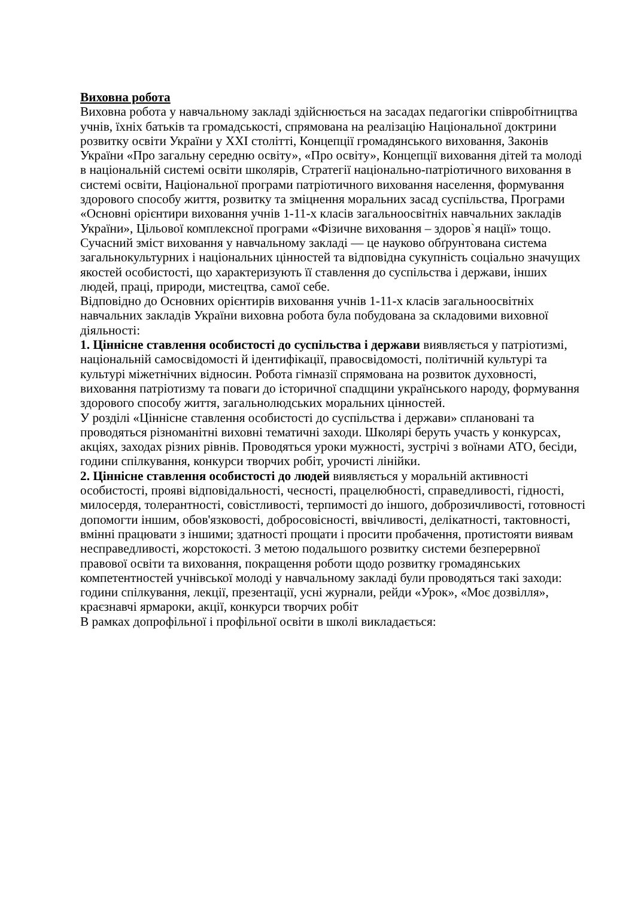Виховна робота
Виховна робота у навчальному закладі здійснюється на засадах педагогіки співробітництва учнів, їхніх батьків та громадськості, спрямована на реалізацію Національної доктрини розвитку освіти України у XXI столітті, Концепції громадянського виховання, Законів України «Про загальну середню освіту», «Про освіту», Концепції виховання дітей та молоді в національній системі освіти школярів, Стратегії національно-патріотичного виховання в системі освіти, Національної програми патріотичного виховання населення, формування здорового способу життя, розвитку та зміцнення моральних засад суспільства, Програми «Основні орієнтири виховання учнів 1-11-х класів загальноосвітніх навчальних закладів України», Цільової комплексної програми «Фізичне виховання – здоров`я нації» тощо.
Сучасний зміст виховання у навчальному закладі — це науково обґрунтована система загальнокультурних і національних цінностей та відповідна сукупність соціально значущих якостей особистості, що характеризують її ставлення до суспільства і держави, інших людей, праці, природи, мистецтва, самої себе.
Відповідно до Основних орієнтирів виховання учнів 1-11-х класів загальноосвітніх навчальних закладів України виховна робота була побудована за складовими виховної діяльності:
1. Ціннісне ставлення особистості до суспільства і держави виявляється у патріотизмі, національній самосвідомості й ідентифікації, правосвідомості, політичній культурі та культурі міжетнічних відносин. Робота гімназії спрямована на розвиток духовності, виховання патріотизму та поваги до історичної спадщини українського народу, формування здорового способу життя, загальнолюдських моральних цінностей.
У розділі «Ціннісне ставлення особистості до суспільства і держави» сплановані та проводяться різноманітні виховні тематичні заходи. Школярі беруть участь у конкурсах, акціях, заходах різних рівнів. Проводяться уроки мужності, зустрічі з воїнами АТО, бесіди, години спілкування, конкурси творчих робіт, урочисті лінійки.
2. Ціннісне ставлення особистості до людей виявляється у моральній активності особистості, прояві відповідальності, чесності, працелюбності, справедливості, гідності, милосердя, толерантності, совістливості, терпимості до іншого, доброзичливості, готовності допомогти іншим, обов'язковості, добросовісності, ввічливості, делікатності, тактовності, вмінні працювати з іншими; здатності прощати і просити пробачення, протистояти виявам несправедливості, жорстокості. З метою подальшого розвитку системи безперервної правової освіти та виховання, покращення роботи щодо розвитку громадянських компетентностей учнівської молоді у навчальному закладі були проводяться такі заходи:
години спілкування, лекції, презентації, усні журнали, рейди «Урок», «Моє дозвілля», краєзнавчі ярмароки, акції, конкурси творчих робіт
В рамках допрофільної і профільної освіти в школі викладається: